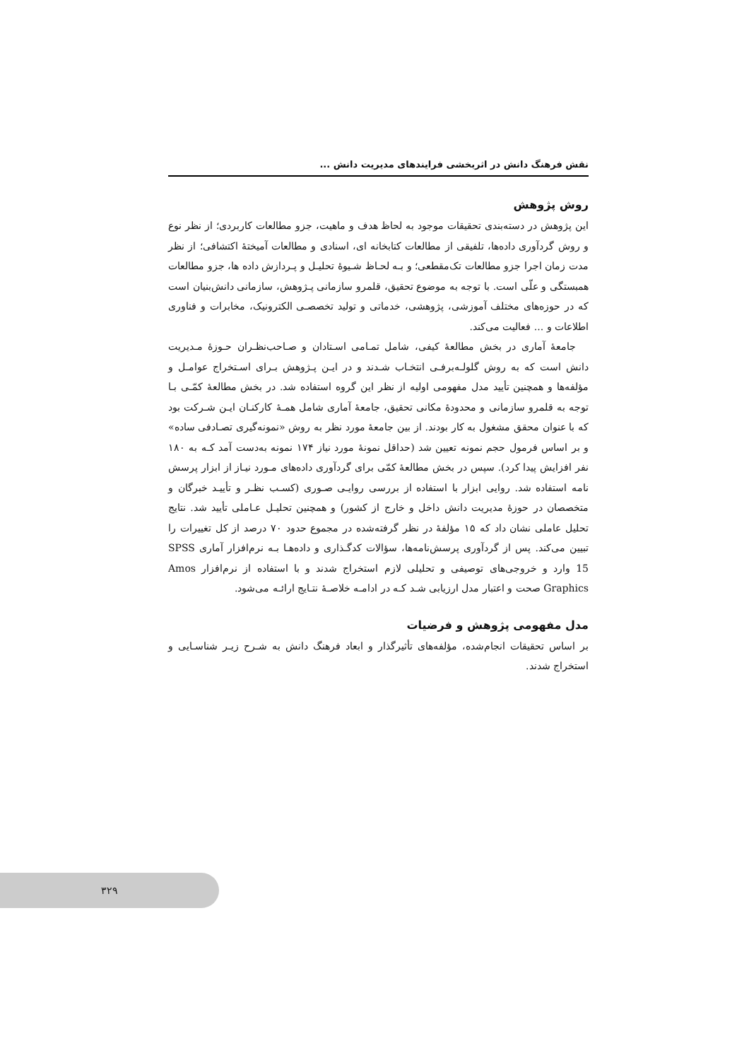نقش فرهنگ دانش در اثربخشی فرایندهای مدیریت دانش ...
روش پژوهش
این پژوهش در دسته‌بندی تحقیقات موجود به لحاظ هدف و ماهیت، جزو مطالعات کاربردی؛ از نظر نوع و روش گردآوری داده‌ها، تلفیقی از مطالعات کتابخانه ای، اسنادی و مطالعات آمیختهٔ اکتشافی؛ از نظر مدت زمان اجرا جزو مطالعات تک‌مقطعی؛ و بـه لحـاظ شـیوهٔ تحلیـل و پـردازش داده ها، جزو مطالعات همبستگی و علّی است. با توجه به موضوع تحقیق، قلمرو سازمانی پـژوهش، سازمانی دانش‌بنیان است که در حوزه‌های مختلف آموزشی، پژوهشی، خدماتی و تولید تخصصـی الکترونیک، مخابرات و فناوری اطلاعات و ... فعالیت می‌کند.
جامعهٔ آماری در بخش مطالعهٔ کیفی، شامل تمـامی اسـتادان و صـاحب‌نظـران حـوزهٔ مـدیریت دانش است که به روش گلولـه‌برفـی انتخـاب شـدند و در ایـن پـژوهش بـرای اسـتخراج عوامـل و مؤلفه‌ها و همچنین تأیید مدل مفهومی اولیه از نظر این گروه استفاده شد. در بخش مطالعهٔ کمّـی بـا توجه به قلمرو سازمانی و محدودهٔ مکانی تحقیق، جامعهٔ آماری شامل همـهٔ کارکنـان ایـن شـرکت بود که با عنوان محقق مشغول به کار بودند. از بین جامعهٔ مورد نظر به روش «نمونه‌گیری تصـادفی ساده» و بر اساس فرمول حجم نمونه تعیین شد (حداقل نمونهٔ مورد نیاز ۱۷۴ نمونه به‌دست آمد کـه به ۱۸۰ نفر افزایش پیدا کرد). سپس در بخش مطالعهٔ کمّی برای گردآوری داده‌های مـورد نیـاز از ابزار پرسش نامه استفاده شد. روایی ابزار با استفاده از بررسی روایـی صـوری (کسـب نظـر و تأییـد خبرگان و متخصصان در حوزهٔ مدیریت دانش داخل و خارج از کشور) و همچنین تحلیـل عـاملی تأیید شد. نتایج تحلیل عاملی نشان داد که ۱۵ مؤلفهٔ در نظر گرفته‌شده در مجموع حدود ۷۰ درصد از کل تغییرات را تبیین می‌کند. پس از گردآوری پرسش‌نامه‌ها، سؤالات کدگـذاری و داده‌هـا بـه نرم‌افزار آماری SPSS 15 وارد و خروجی‌های توصیفی و تحلیلی لازم استخراج شدند و با استفاده از نرم‌افزار Amos Graphics صحت و اعتبار مدل ارزیابی شـد کـه در ادامـه خلاصـهٔ نتـایج ارائـه می‌شود.
مدل مفهومی پژوهش و فرضیات
بر اساس تحقیقات انجام‌شده، مؤلفه‌های تأثیرگذار و ابعاد فرهنگ دانش به شـرح زیـر شناسـایی و استخراج شدند.
۳۲۹